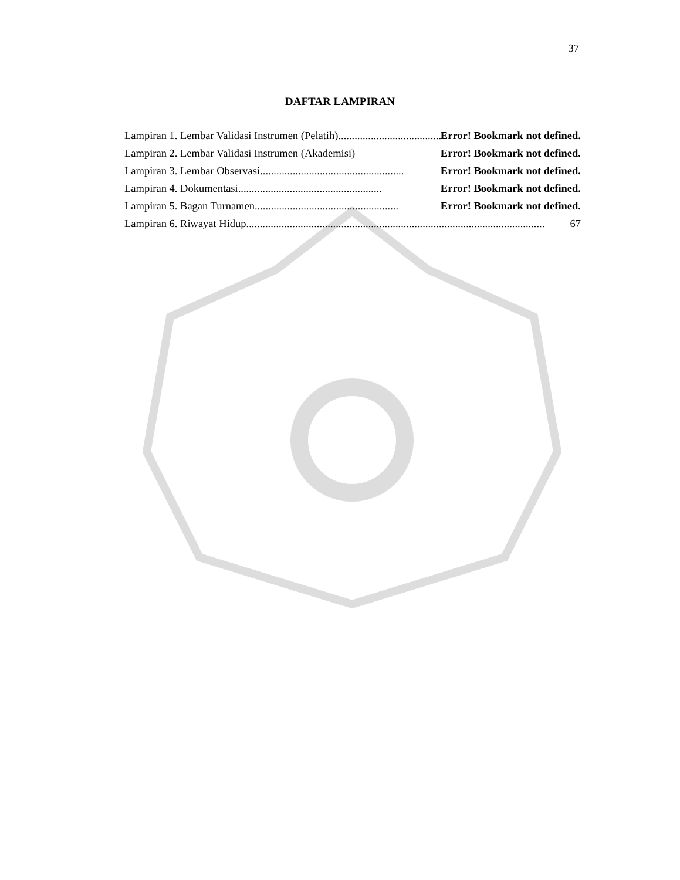37
DAFTAR LAMPIRAN
Lampiran 1. Lembar Validasi Instrumen (Pelatih) ..................................................... Error! Bookmark not defined.
Lampiran 2. Lembar Validasi Instrumen (Akademisi) Error! Bookmark not defined.
Lampiran 3. Lembar Observasi..................................................... Error! Bookmark not defined.
Lampiran 4. Dokumentasi..................................................... Error! Bookmark not defined.
Lampiran 5. Bagan Turnamen ..................................................... Error! Bookmark not defined.
Lampiran 6. Riwayat Hidup.............................................................................................................. 67